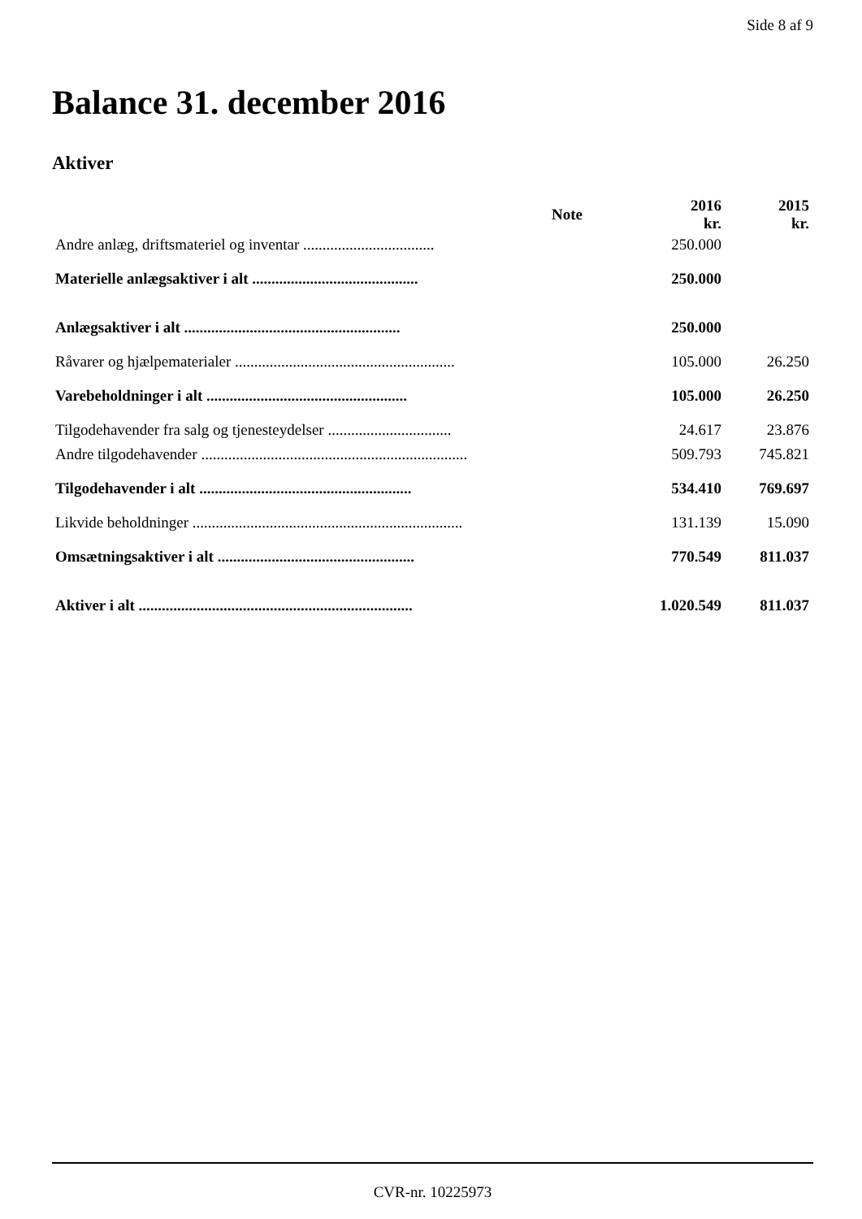Side 8 af 9
Balance 31. december 2016
Aktiver
| | Note | 2016 kr. | 2015 kr. |
| --- | --- | --- | --- |
| Andre anlæg, driftsmateriel og inventar .................................. | | 250.000 | |
| Materielle anlægsaktiver i alt ........................................... | | 250.000 | |
| Anlægsaktiver i alt ........................................................ | | 250.000 | |
| Råvarer og hjælpematerialer ......................................................... | | 105.000 | 26.250 |
| Varebeholdninger i alt .................................................... | | 105.000 | 26.250 |
| Tilgodehavender fra salg og tjenesteydelser ................................ | | 24.617 | 23.876 |
| Andre tilgodehavender ..................................................................... | | 509.793 | 745.821 |
| Tilgodehavender i alt ....................................................... | | 534.410 | 769.697 |
| Likvide beholdninger ...................................................................... | | 131.139 | 15.090 |
| Omsætningsaktiver i alt ................................................... | | 770.549 | 811.037 |
| Aktiver i alt ....................................................................... | | 1.020.549 | 811.037 |
CVR-nr. 10225973